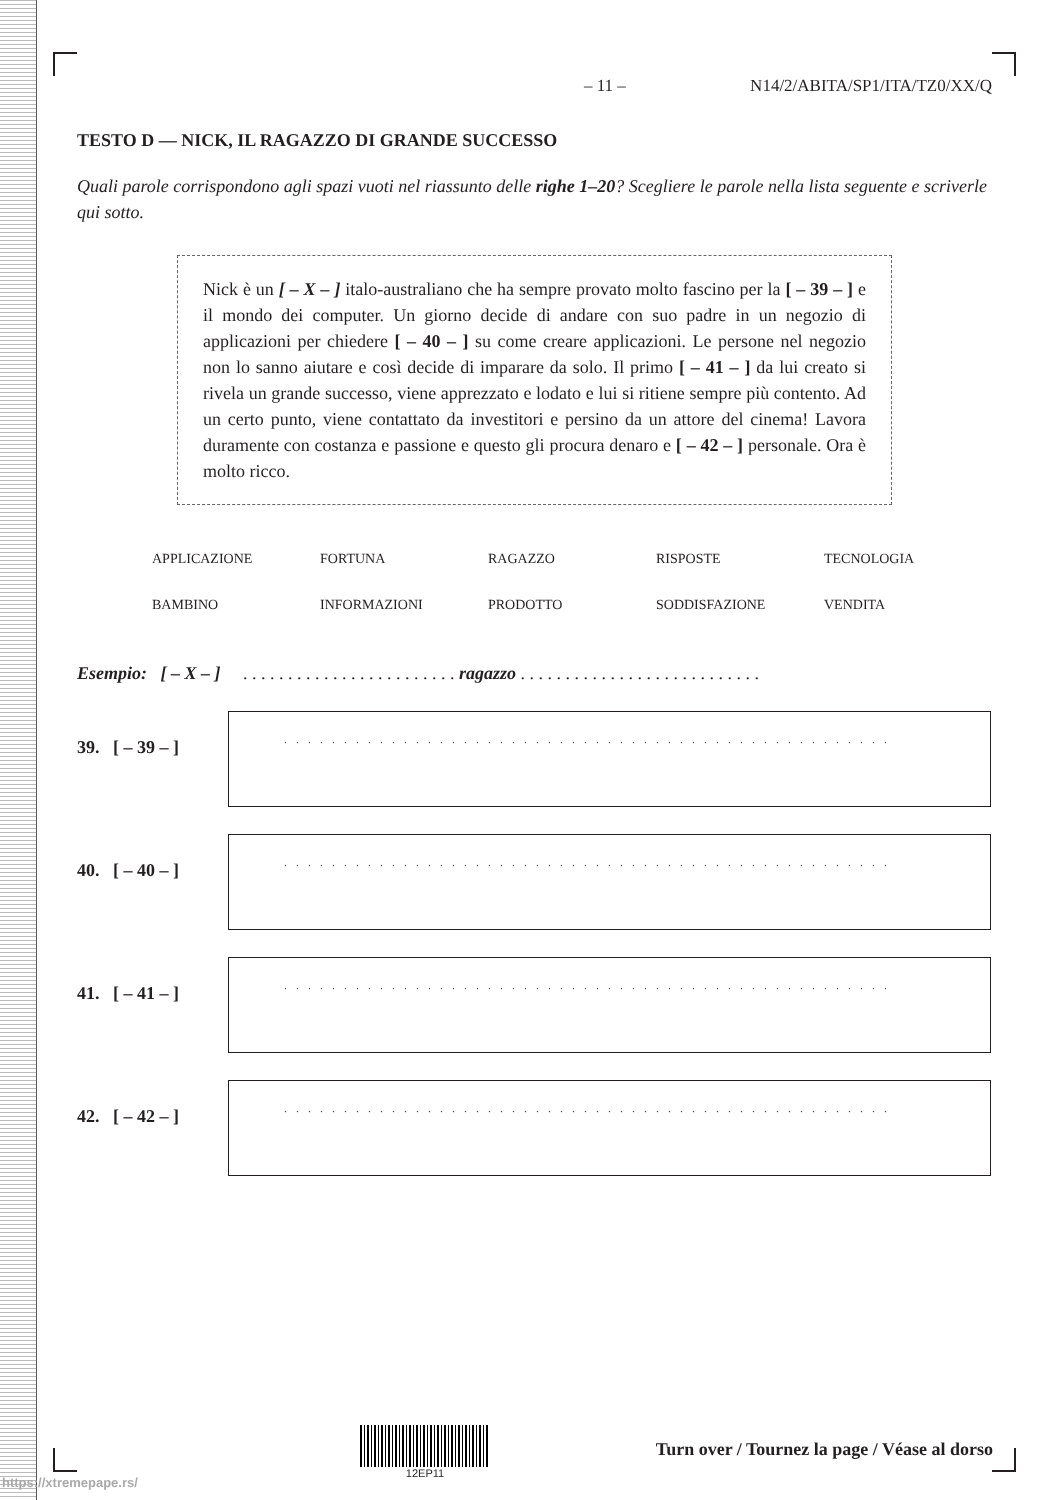– 11 – N14/2/ABITA/SP1/ITA/TZ0/XX/Q
TESTO D — NICK, IL RAGAZZO DI GRANDE SUCCESSO
Quali parole corrispondono agli spazi vuoti nel riassunto delle righe 1–20? Scegliere le parole nella lista seguente e scriverle qui sotto.
Nick è un [ – X – ] italo-australiano che ha sempre provato molto fascino per la [ – 39 – ] e il mondo dei computer. Un giorno decide di andare con suo padre in un negozio di applicazioni per chiedere [ – 40 – ] su come creare applicazioni. Le persone nel negozio non lo sanno aiutare e così decide di imparare da solo. Il primo [ – 41 – ] da lui creato si rivela un grande successo, viene apprezzato e lodato e lui si ritiene sempre più contento. Ad un certo punto, viene contattato da investitori e persino da un attore del cinema! Lavora duramente con costanza e passione e questo gli procura denaro e [ – 42 – ] personale. Ora è molto ricco.
| APPLICAZIONE | FORTUNA | RAGAZZO | RISPOSTE | TECNOLOGIA |
| BAMBINO | INFORMAZIONI | PRODOTTO | SODDISFAZIONE | VENDITA |
Esempio: [ – X – ] . . . . . . . . . . . . . . . . . . . . . . . . ragazzo . . . . . . . . . . . . . . . . . . . . . . . . . . .
39. [ – 39 – ]
. . . . . . . . . . . . . . . . . . . . . . . . . . . . . . . . . . . . . . . . . . . . . . . . . . .
40. [ – 40 – ]
. . . . . . . . . . . . . . . . . . . . . . . . . . . . . . . . . . . . . . . . . . . . . . . . . . .
41. [ – 41 – ]
. . . . . . . . . . . . . . . . . . . . . . . . . . . . . . . . . . . . . . . . . . . . . . . . . . .
42. [ – 42 – ]
. . . . . . . . . . . . . . . . . . . . . . . . . . . . . . . . . . . . . . . . . . . . . . . . . . .
12EP11
Turn over / Tournez la page / Véase al dorso
https://xtremepape.rs/